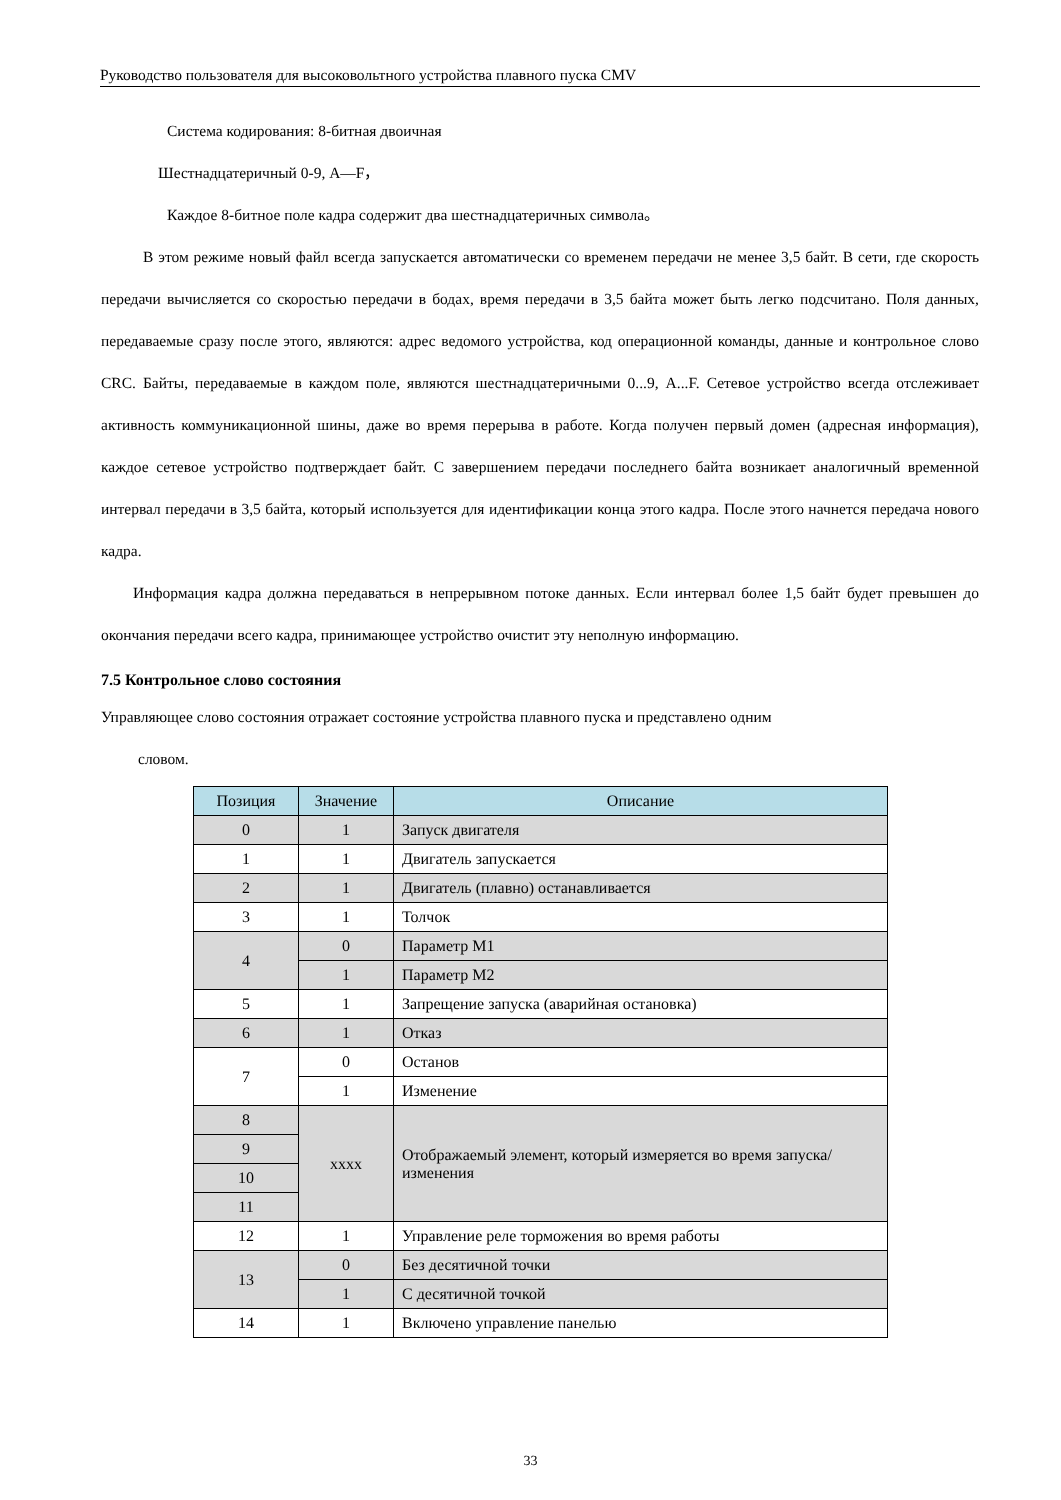Руководство пользователя для высоковольтного устройства плавного пуска CMV
Система кодирования: 8-битная двоичная
Шестнадцатеричный 0-9, A—F，
Каждое 8-битное поле кадра содержит два шестнадцатеричных символа。
В этом режиме новый файл всегда запускается автоматически со временем передачи не менее 3,5 байт. В сети, где скорость передачи вычисляется со скоростью передачи в бодах, время передачи в 3,5 байта может быть легко подсчитано. Поля данных, передаваемые сразу после этого, являются: адрес ведомого устройства, код операционной команды, данные и контрольное слово CRC. Байты, передаваемые в каждом поле, являются шестнадцатеричными 0...9, A...F. Сетевое устройство всегда отслеживает активность коммуникационной шины, даже во время перерыва в работе. Когда получен первый домен (адресная информация), каждое сетевое устройство подтверждает байт. С завершением передачи последнего байта возникает аналогичный временной интервал передачи в 3,5 байта, который используется для идентификации конца этого кадра. После этого начнется передача нового кадра.
Информация кадра должна передаваться в непрерывном потоке данных. Если интервал более 1,5 байт будет превышен до окончания передачи всего кадра, принимающее устройство очистит эту неполную информацию.
7.5 Контрольное слово состояния
Управляющее слово состояния отражает состояние устройства плавного пуска и представлено одним
словом.
| Позиция | Значение | Описание |
| --- | --- | --- |
| 0 | 1 | Запуск двигателя |
| 1 | 1 | Двигатель запускается |
| 2 | 1 | Двигатель (плавно) останавливается |
| 3 | 1 | Толчок |
| 4 | 0 | Параметр M1 |
| | 1 | Параметр M2 |
| 5 | 1 | Запрещение запуска (аварийная остановка) |
| 6 | 1 | Отказ |
| 7 | 0 | Останов |
| | 1 | Изменение |
| 8 | xxxx | Отображаемый элемент, который измеряется во время запуска/изменения |
| 9 | | |
| 10 | | |
| 11 | | |
| 12 | 1 | Управление реле торможения во время работы |
| 13 | 0 | Без десятичной точки |
| | 1 | С десятичной точкой |
| 14 | 1 | Включено управление панелью |
33